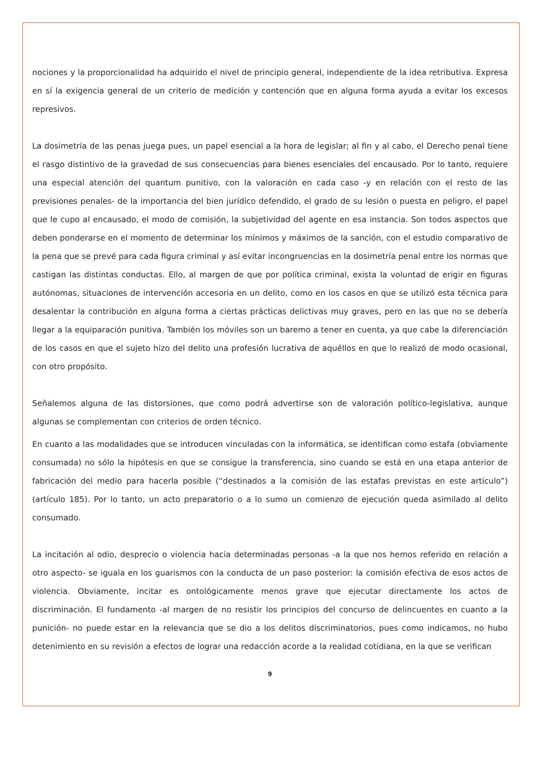nociones y la proporcionalidad ha adquirido el nivel de principio general, independiente de la idea retributiva. Expresa en sí la exigencia general de un criterio de medición y contención que en alguna forma ayuda a evitar los excesos represivos.
La dosimetría de las penas juega pues, un papel esencial a la hora de legislar; al fin y al cabo, el Derecho penal tiene el rasgo distintivo de la gravedad de sus consecuencias para bienes esenciales del encausado. Por lo tanto, requiere una especial atención del quantum punitivo, con la valoración en cada caso -y en relación con el resto de las previsiones penales- de la importancia del bien jurídico defendido, el grado de su lesión o puesta en peligro, el papel que le cupo al encausado, el modo de comisión, la subjetividad del agente en esa instancia. Son todos aspectos que deben ponderarse en el momento de determinar los mínimos y máximos de la sanción, con el estudio comparativo de la pena que se prevé para cada figura criminal y así evitar incongruencias en la dosimetría penal entre los normas que castigan las distintas conductas. Ello, al margen de que por política criminal, exista la voluntad de erigir en figuras autónomas, situaciones de intervención accesoria en un delito, como en los casos en que se utilizó esta técnica para desalentar la contribución en alguna forma a ciertas prácticas delictivas muy graves, pero en las que no se debería llegar a la equiparación punitiva. También los móviles son un baremo a tener en cuenta, ya que cabe la diferenciación de los casos en que el sujeto hizo del delito una profesión lucrativa de aquéllos en que lo realizó de modo ocasional, con otro propósito.
Señalemos alguna de las distorsiones, que como podrá advertirse son de valoración político-legislativa, aunque algunas se complementan con criterios de orden técnico.
En cuanto a las modalidades que se introducen vinculadas con la informática, se identifican como estafa (obviamente consumada) no sólo la hipótesis en que se consigue la transferencia, sino cuando se está en una etapa anterior de fabricación del medio para hacerla posible (“destinados a la comisión de las estafas previstas en este artículo”) (artículo 185). Por lo tanto, un acto preparatorio o a lo sumo un comienzo de ejecución queda asimilado al delito consumado.
La incitación al odio, desprecio o violencia hacia determinadas personas -a la que nos hemos referido en relación a otro aspecto- se iguala en los guarismos con la conducta de un paso posterior: la comisión efectiva de esos actos de violencia. Obviamente, incitar es ontológicamente menos grave que ejecutar directamente los actos de discriminación. El fundamento -al margen de no resistir los principios del concurso de delincuentes en cuanto a la punición- no puede estar en la relevancia que se dio a los delitos discriminatorios, pues como indicamos, no hubo detenimiento en su revisión a efectos de lograr una redacción acorde a la realidad cotidiana, en la que se verifican
9